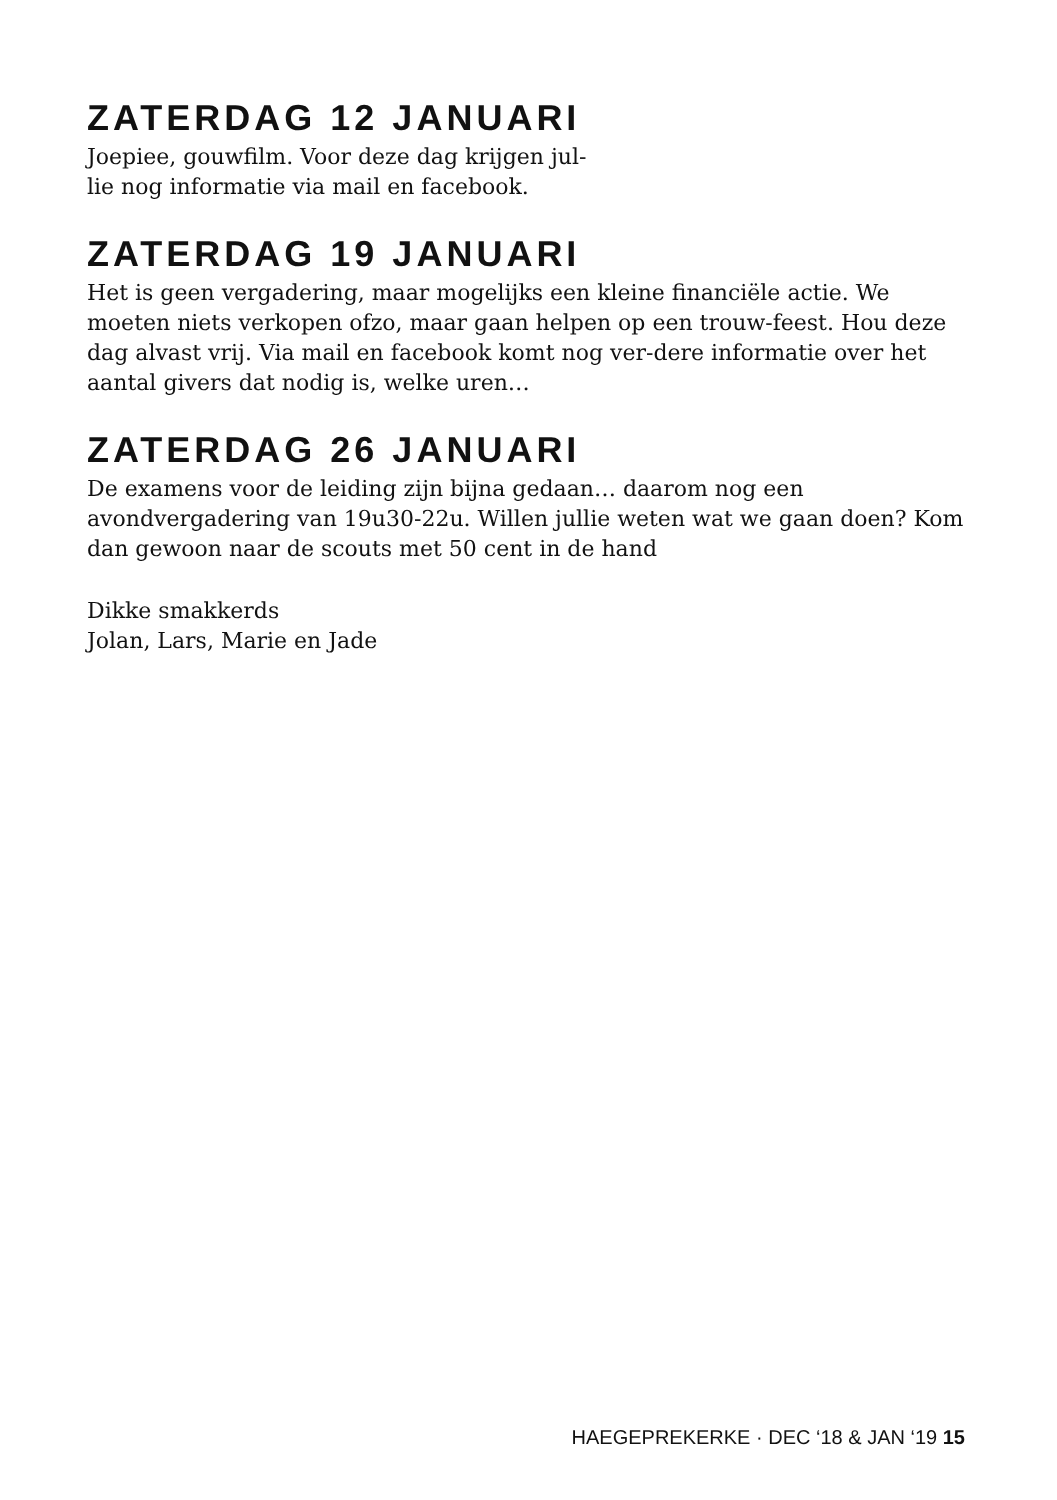ZATERDAG 12 JANUARI
Joepiee, gouwfilm. Voor deze dag krijgen jul-
lie nog informatie via mail en facebook.
ZATERDAG 19 JANUARI
Het is geen vergadering, maar mogelijks een kleine financiële actie. We moeten niets verkopen ofzo, maar gaan helpen op een trouw-feest. Hou deze dag alvast vrij. Via mail en facebook komt nog ver-dere informatie over het aantal givers dat nodig is, welke uren…
ZATERDAG 26 JANUARI
De examens voor de leiding zijn bijna gedaan… daarom nog een avondvergadering van 19u30-22u. Willen jullie weten wat we gaan doen? Kom dan gewoon naar de scouts met 50 cent in de hand
Dikke smakkerds
Jolan, Lars, Marie en Jade
HAEGEPREKERKE · DEC ‘18 & JAN ‘19 15